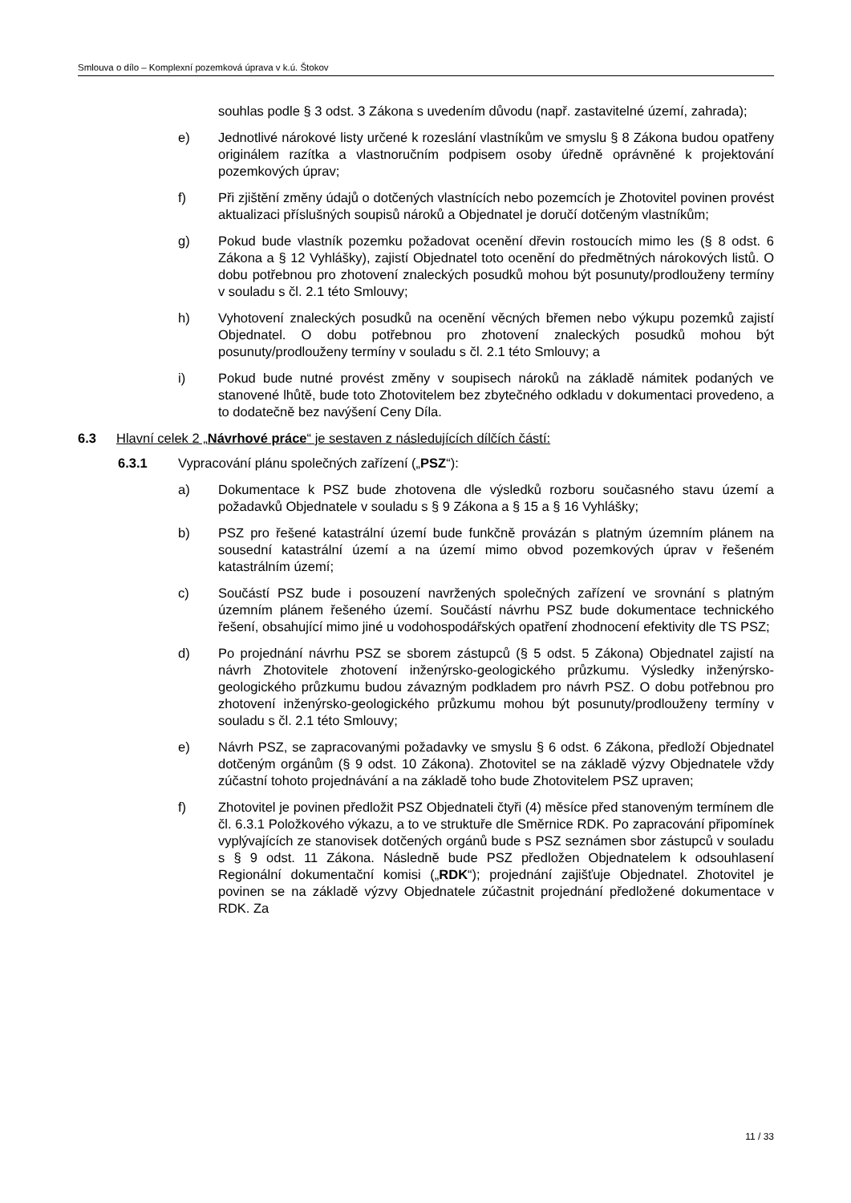Smlouva o dílo – Komplexní pozemková úprava v k.ú. Štokov
souhlas podle § 3 odst. 3 Zákona s uvedením důvodu (např. zastavitelné území, zahrada);
e) Jednotlivé nárokové listy určené k rozeslání vlastníkům ve smyslu § 8 Zákona budou opatřeny originálem razítka a vlastnoručním podpisem osoby úředně oprávněné k projektování pozemkových úprav;
f) Při zjištění změny údajů o dotčených vlastnících nebo pozemcích je Zhotovitel povinen provést aktualizaci příslušných soupisů nároků a Objednatel je doručí dotčeným vlastníkům;
g) Pokud bude vlastník pozemku požadovat ocenění dřevin rostoucích mimo les (§ 8 odst. 6 Zákona a § 12 Vyhlášky), zajistí Objednatel toto ocenění do předmětných nárokových listů. O dobu potřebnou pro zhotovení znaleckých posudků mohou být posunuty/prodlouženy termíny v souladu s čl. 2.1 této Smlouvy;
h) Vyhotovení znaleckých posudků na ocenění věcných břemen nebo výkupu pozemků zajistí Objednatel. O dobu potřebnou pro zhotovení znaleckých posudků mohou být posunuty/prodlouženy termíny v souladu s čl. 2.1 této Smlouvy; a
i) Pokud bude nutné provést změny v soupisech nároků na základě námitek podaných ve stanovené lhůtě, bude toto Zhotovitelem bez zbytečného odkladu v dokumentaci provedeno, a to dodatečně bez navýšení Ceny Díla.
6.3 Hlavní celek 2 „Návrhové práce“ je sestaven z následujících dílčích částí:
6.3.1 Vypracování plánu společných zařízení („PSZ“):
a) Dokumentace k PSZ bude zhotovena dle výsledků rozboru současného stavu území a požadavků Objednatele v souladu s § 9 Zákona a § 15 a § 16 Vyhlášky;
b) PSZ pro řešené katastrální území bude funkčně provázán s platným územním plánem na sousední katastrální území a na území mimo obvod pozemkových úprav v řešeném katastrálním území;
c) Součástí PSZ bude i posouzení navržených společných zařízení ve srovnání s platným územním plánem řešeného území. Součástí návrhu PSZ bude dokumentace technického řešení, obsahující mimo jiné u vodohospodářských opatření zhodnocení efektivity dle TS PSZ;
d) Po projednání návrhu PSZ se sborem zástupců (§ 5 odst. 5 Zákona) Objednatel zajistí na návrh Zhotovitele zhotovení inženýrsko-geologického průzkumu. Výsledky inženýrsko-geologického průzkumu budou závazným podkladem pro návrh PSZ. O dobu potřebnou pro zhotovení inženýrsko-geologického průzkumu mohou být posunuty/prodlouženy termíny v souladu s čl. 2.1 této Smlouvy;
e) Návrh PSZ, se zapracovanými požadavky ve smyslu § 6 odst. 6 Zákona, předloží Objednatel dotčeným orgánům (§ 9 odst. 10 Zákona). Zhotovitel se na základě výzvy Objednatele vždy zúčastní tohoto projednávání a na základě toho bude Zhotovitelem PSZ upraven;
f) Zhotovitel je povinen předložit PSZ Objednateli čtyři (4) měsíce před stanoveným termínem dle čl. 6.3.1 Položkového výkazu, a to ve struktuře dle Směrnice RDK. Po zapracování připomínek vyplývajících ze stanovisek dotčených orgánů bude s PSZ seznámen sbor zástupců v souladu s § 9 odst. 11 Zákona. Následně bude PSZ předložen Objednatelem k odsouhlasení Regionální dokumentační komisi („RDK“); projednání zajišťuje Objednatel. Zhotovitel je povinen se na základě výzvy Objednatele zúčastnit projednání předložené dokumentace v RDK. Za
11 / 33